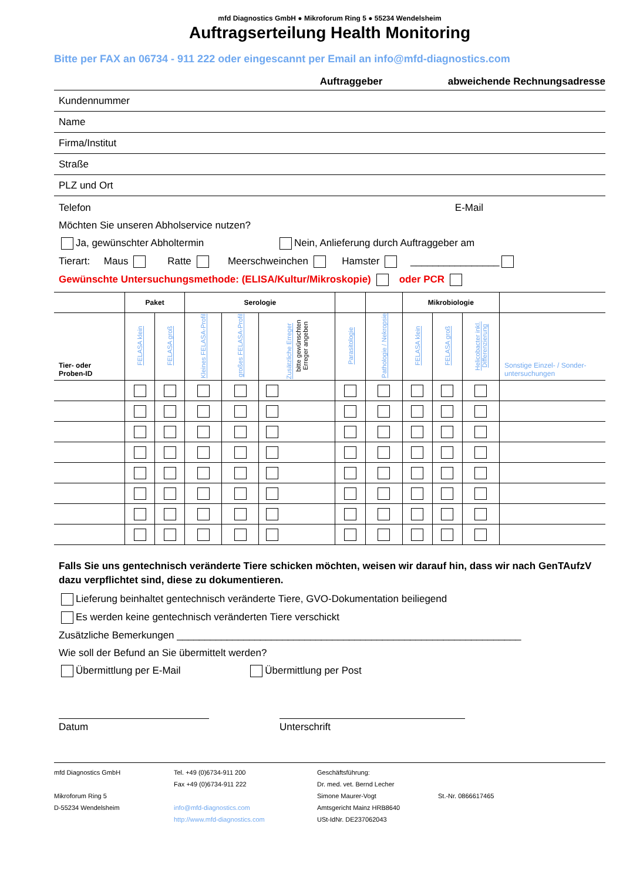mfd Diagnostics GmbH ● Mikroforum Ring 5 ● 55234 Wendelsheim
Auftragserteilung Health Monitoring
Bitte per FAX an 06734 - 911 222 oder eingescannt per Email an info@mfd-diagnostics.com
Auftraggeber abweichende Rechnungsadresse
Kundennummer
Name
Firma/Institut
Straße
PLZ und Ort
Telefon E-Mail
Möchten Sie unseren Abholservice nutzen?
Ja, gewünschter Abholtermin Nein, Anlieferung durch Auftraggeber am
Tierart: Maus Ratte Meerschweinchen Hamster ________________
Gewünschte Untersuchungsmethode: (ELISA/Kultur/Mikroskopie) oder PCR
| | Paket | | Serologie | | | | | Mikrobiologie | | | |
| --- | --- | --- | --- | --- | --- | --- | --- | --- | --- | --- | --- |
| Tier- oder Proben-ID | FELASA klein | FELASA groß | Kleines FELASA-Profil | großes FELASA-Profil | Zusätzliche Erreger bitte gewünschten Erreger angeben | Parasitologie | Pathologie / Nekropsie | FELASA klein | FELASA groß | Helicobacter inkl. Differenzierung | Sonstige Einzel- / Sonder-untersuchungen |
Falls Sie uns gentechnisch veränderte Tiere schicken möchten, weisen wir darauf hin, dass wir nach GenTAufzV dazu verpflichtet sind, diese zu dokumentieren.
Lieferung beinhaltet gentechnisch veränderte Tiere, GVO-Dokumentation beiliegend
Es werden keine gentechnisch veränderten Tiere verschickt
Zusätzliche Bemerkungen ______________________________________________________________
Wie soll der Befund an Sie übermittelt werden?
Übermittlung per E-Mail Übermittlung per Post
Datum Unterschrift
mfd Diagnostics GmbH
Mikroforum Ring 5
D-55234 Wendelsheim
Tel. +49 (0)6734-911 200
Fax +49 (0)6734-911 222
info@mfd-diagnostics.com
http://www.mfd-diagnostics.com
Geschäftsführung:
Dr. med. vet. Bernd Lecher
Simone Maurer-Vogt
Amtsgericht Mainz HRB8640
USt-IdNr. DE237062043
St.-Nr. 0866617465